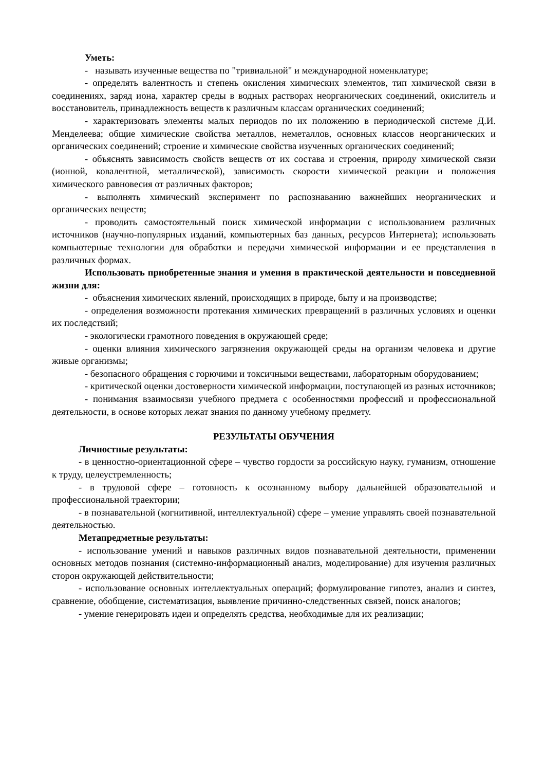Уметь:
- называть изученные вещества по "тривиальной" и международной номенклатуре;
- определять валентность и степень окисления химических элементов, тип химической связи в соединениях, заряд иона, характер среды в водных растворах неорганических соединений, окислитель и восстановитель, принадлежность веществ к различным классам органических соединений;
- характеризовать элементы малых периодов по их положению в периодической системе Д.И. Менделеева; общие химические свойства металлов, неметаллов, основных классов неорганических и органических соединений; строение и химические свойства изученных органических соединений;
- объяснять зависимость свойств веществ от их состава и строения, природу химической связи (ионной, ковалентной, металлической), зависимость скорости химической реакции и положения химического равновесия от различных факторов;
- выполнять химический эксперимент по распознаванию важнейших неорганических и органических веществ;
- проводить самостоятельный поиск химической информации с использованием различных источников (научно-популярных изданий, компьютерных баз данных, ресурсов Интернета); использовать компьютерные технологии для обработки и передачи химической информации и ее представления в различных формах.
Использовать приобретенные знания и умения в практической деятельности и повседневной жизни для:
- объяснения химических явлений, происходящих в природе, быту и на производстве;
- определения возможности протекания химических превращений в различных условиях и оценки их последствий;
- экологически грамотного поведения в окружающей среде;
- оценки влияния химического загрязнения окружающей среды на организм человека и другие живые организмы;
- безопасного обращения с горючими и токсичными веществами, лабораторным оборудованием;
- критической оценки достоверности химической информации, поступающей из разных источников;
- понимания взаимосвязи учебного предмета с особенностями профессий и профессиональной деятельности, в основе которых лежат знания по данному учебному предмету.
РЕЗУЛЬТАТЫ ОБУЧЕНИЯ
Личностные результаты:
- в ценностно-ориентационной сфере – чувство гордости за российскую науку, гуманизм, отношение к труду, целеустремленность;
- в трудовой сфере – готовность к осознанному выбору дальнейшей образовательной и профессиональной траектории;
- в познавательной (когнитивной, интеллектуальной) сфере – умение управлять своей познавательной деятельностью.
Метапредметные результаты:
- использование умений и навыков различных видов познавательной деятельности, применении основных методов познания (системно-информационный анализ, моделирование) для изучения различных сторон окружающей действительности;
- использование основных интеллектуальных операций; формулирование гипотез, анализ и синтез, сравнение, обобщение, систематизация, выявление причинно-следственных связей, поиск аналогов;
- умение генерировать идеи и определять средства, необходимые для их реализации;